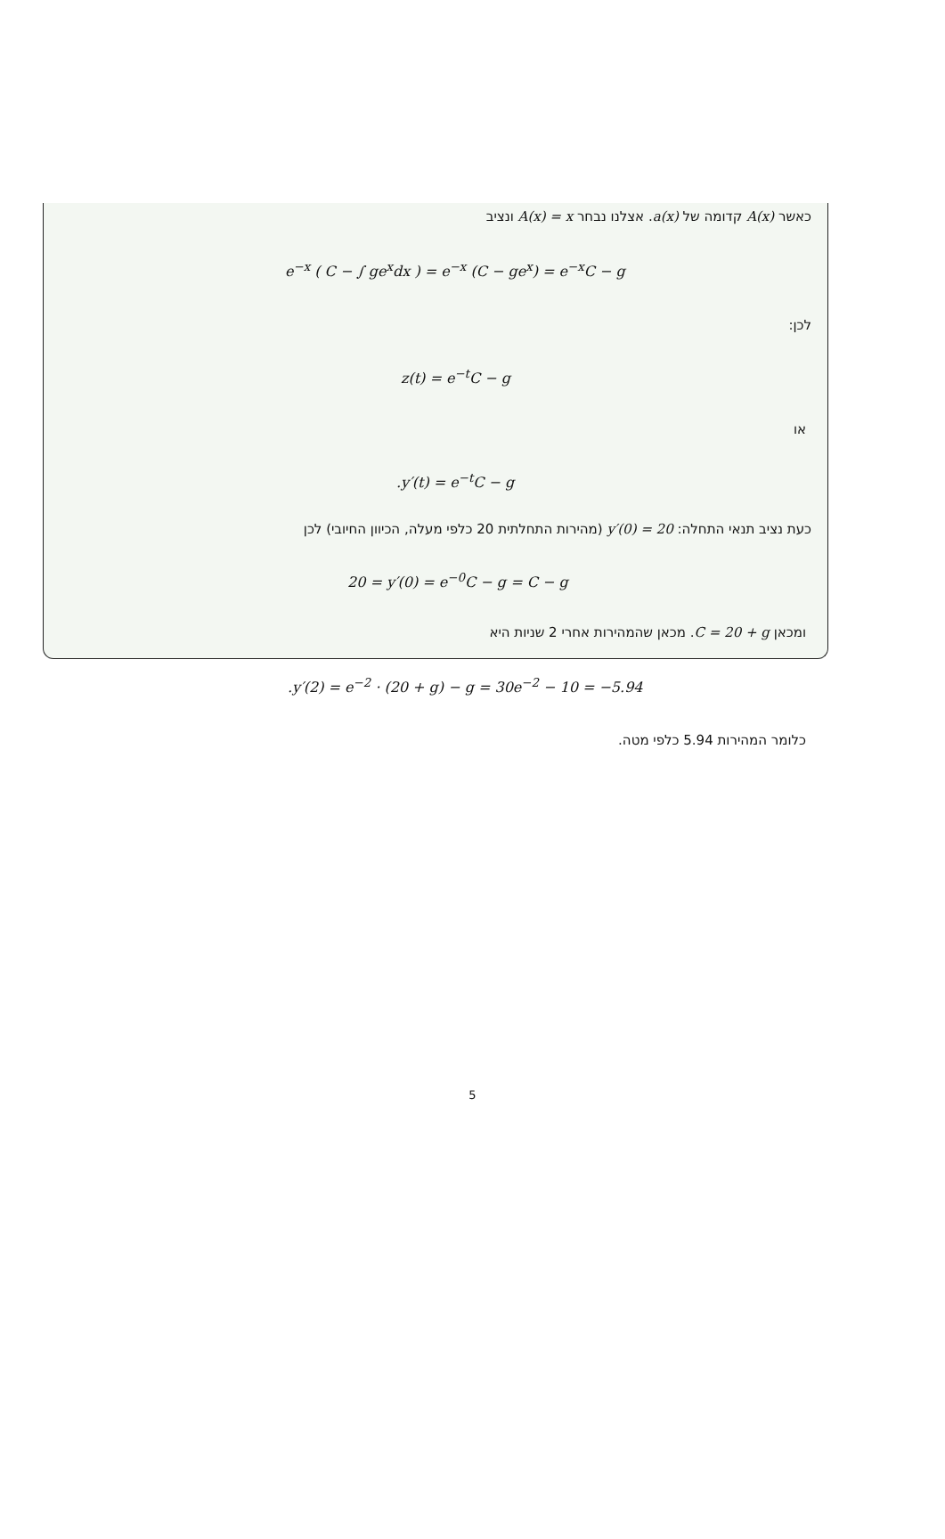כאשר A(x) קדומה של a(x). אצלנו נבחר A(x) = x ונציב
e<sup>−x</sup> ( C − ∫ ge<sup>x</sup>dx ) = e<sup>−x</sup> (C − ge<sup>x</sup>) = e<sup>−x</sup>C − g
לכן:
z(t) = e<sup>−t</sup>C − g
או
.y′(t) = e<sup>−t</sup>C − g
כעת נציב תנאי התחלה: y′(0) = 20 (מהירות התחלתית 20 כלפי מעלה, הכיוון החיובי) לכן
20 = y′(0) = e<sup>−0</sup>C − g = C − g
ומכאן C = 20 + g. מכאן שהמהירות אחרי 2 שניות היא
.y′(2) = e<sup>−2</sup> · (20 + g) − g = 30e<sup>−2</sup> − 10 = −5.94
כלומר המהירות 5.94 כלפי מטה.
5